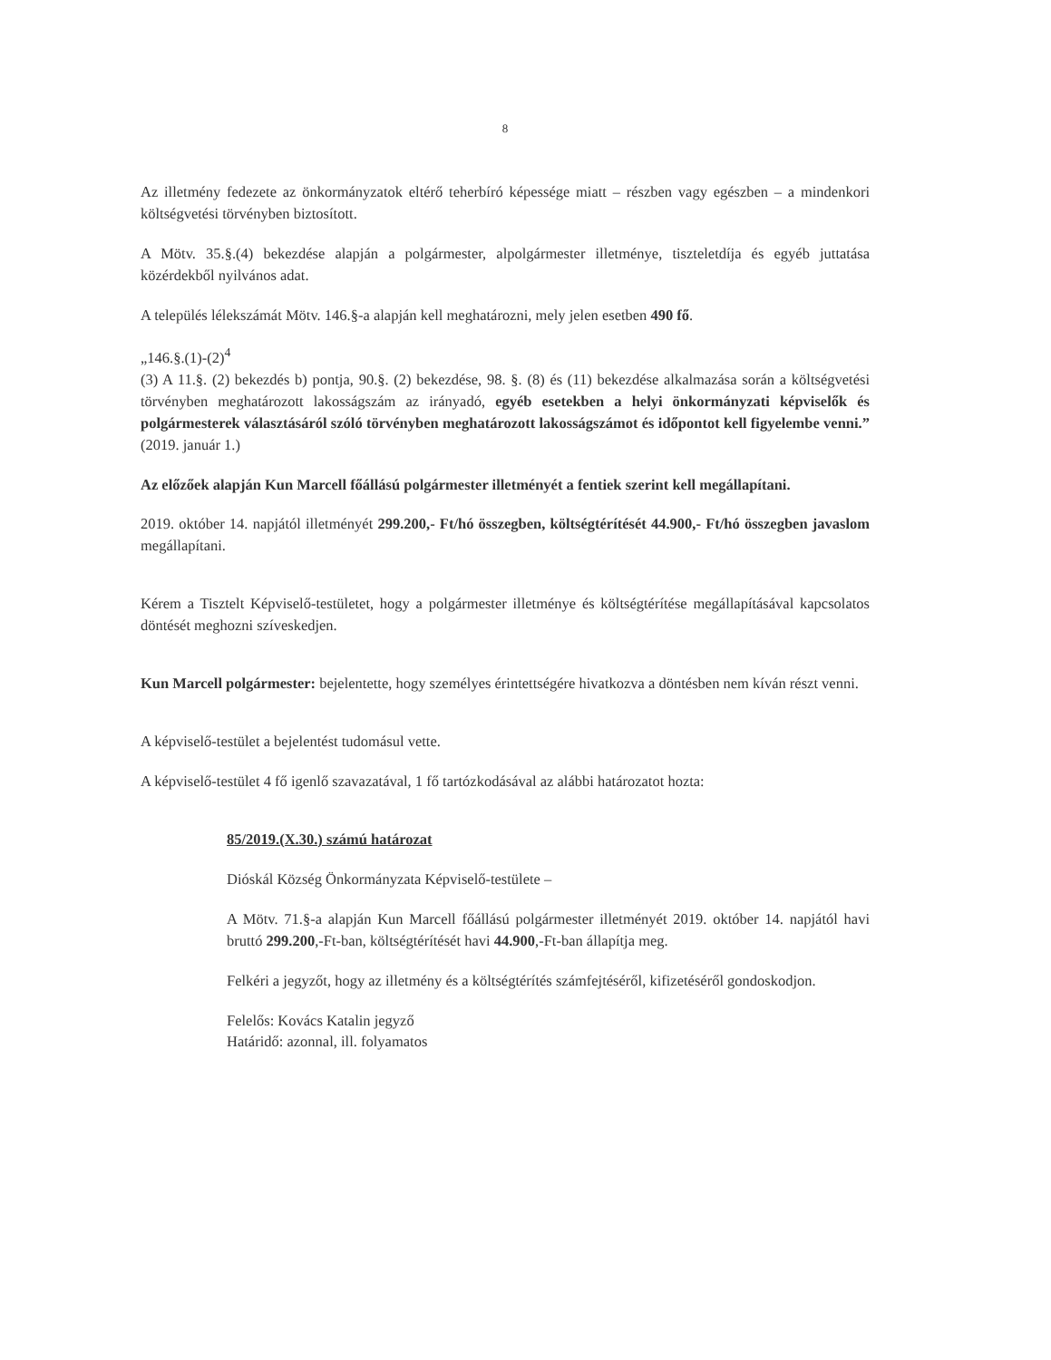8
Az illetmény fedezete az önkormányzatok eltérő teherbíró képessége miatt – részben vagy egészben – a mindenkori költségvetési törvényben biztosított.
A Mötv. 35.§.(4) bekezdése alapján a polgármester, alpolgármester illetménye, tiszteletdíja és egyéb juttatása közérdekből nyilvános adat.
A település lélekszámát Mötv. 146.§-a alapján kell meghatározni, mely jelen esetben 490 fő.
„146.§.(1)-(2)<sup>4</sup>
(3) A 11.§. (2) bekezdés b) pontja, 90.§. (2) bekezdése, 98. §. (8) és (11) bekezdése alkalmazása során a költségvetési törvényben meghatározott lakosságszám az irányadó, egyéb esetekben a helyi önkormányzati képviselők és polgármesterek választásáról szóló törvényben meghatározott lakosságszámot és időpontot kell figyelembe venni.” (2019. január 1.)
Az előzőek alapján Kun Marcell főállású polgármester illetményét a fentiek szerint kell megállapítani.
2019. október 14. napjától illetményét 299.200,- Ft/hó összegben, költségtérítését 44.900,- Ft/hó összegben javaslom megállapítani.
Kérem a Tisztelt Képviselő-testületet, hogy a polgármester illetménye és költségtérítése megállapításával kapcsolatos döntését meghozni szíveskedjen.
Kun Marcell polgármester: bejelentette, hogy személyes érintettségére hivatkozva a döntésben nem kíván részt venni.
A képviselő-testület a bejelentést tudomásul vette.
A képviselő-testület 4 fő igenlő szavazatával, 1 fő tartózkodásával az alábbi határozatot hozta:
85/2019.(X.30.) számú határozat
Dióskál Község Önkormányzata Képviselő-testülete –
A Mötv. 71.§-a alapján Kun Marcell főállású polgármester illetményét 2019. október 14. napjától havi bruttó 299.200,-Ft-ban, költségtérítését havi 44.900,-Ft-ban állapítja meg.
Felkéri a jegyzőt, hogy az illetmény és a költségtérítés számfejtéséről, kifizetéséről gondoskodjon.
Felelős: Kovács Katalin jegyző
Határidő: azonnal, ill. folyamatos